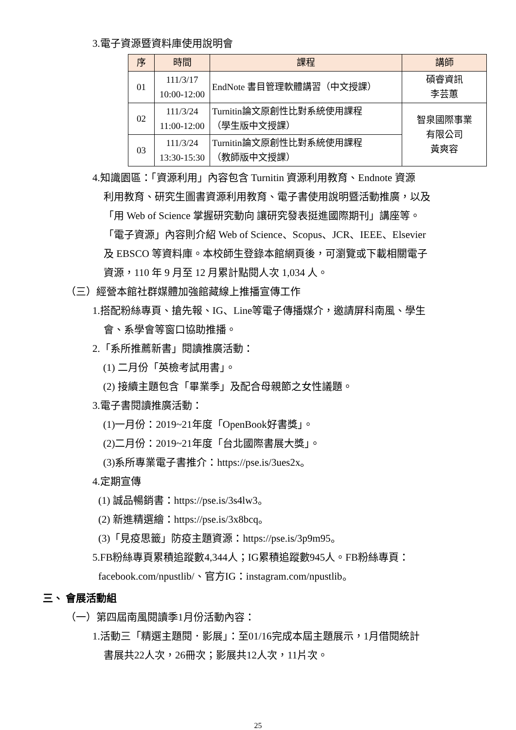3.電子資源暨資料庫使用說明會
| 序 | 時間 | 課程 | 講師 |
| --- | --- | --- | --- |
| 01 | 111/3/17 10:00-12:00 | EndNote 書目管理軟體講習（中文授課） | 碩睿資訊 李芸蕙 |
| 02 | 111/3/24 11:00-12:00 | Turnitin論文原創性比對系統使用課程 （學生版中文授課） | 智泉國際事業 有限公司 黃爽容 |
| 03 | 111/3/24 13:30-15:30 | Turnitin論文原創性比對系統使用課程 （教師版中文授課） | |
4.知識園區：「資源利用」內容包含 Turnitin 資源利用教育、Endnote 資源
利用教育、研究生圖書資源利用教育、電子書使用說明暨活動推廣，以及
「用 Web of Science 掌握研究動向 讓研究發表挺進國際期刊」講座等。
「電子資源」內容則介紹 Web of Science、Scopus、JCR、IEEE、Elsevier
及 EBSCO 等資料庫。本校師生登錄本館網頁後，可瀏覽或下載相關電子
資源，110 年 9 月至 12 月累計點閱人次 1,034 人。
（三）經營本館社群媒體加強館藏線上推播宣傳工作
1.搭配粉絲專頁、搶先報、IG、Line等電子傳播媒介，邀請屏科南風、學生
會、系學會等窗口協助推播。
2.「系所推薦新書」閱讀推廣活動：
(1) 二月份「英檢考試用書」。
(2) 接續主題包含「畢業季」及配合母親節之女性議題。
3.電子書閱讀推廣活動：
(1)一月份：2019~21年度「OpenBook好書獎」。
(2)二月份：2019~21年度「台北國際書展大獎」。
(3)系所專業電子書推介：https://pse.is/3ues2x。
4.定期宣傳
(1) 誠品暢銷書：https://pse.is/3s4lw3。
(2) 新進精選繪：https://pse.is/3x8bcq。
(3)「見疫思籤」防疫主題資源：https://pse.is/3p9m95。
5.FB粉絲專頁累積追蹤數4,344人；IG累積追蹤數945人。FB粉絲專頁：
facebook.com/npustlib/、官方IG：instagram.com/npustlib。
三、 會展活動組
（一）第四屆南風閱讀季1月份活動內容：
1.活動三「精選主題閱．影展」：至01/16完成本屆主題展示，1月借閱統計
書展共22人次，26冊次；影展共12人次，11片次。
25